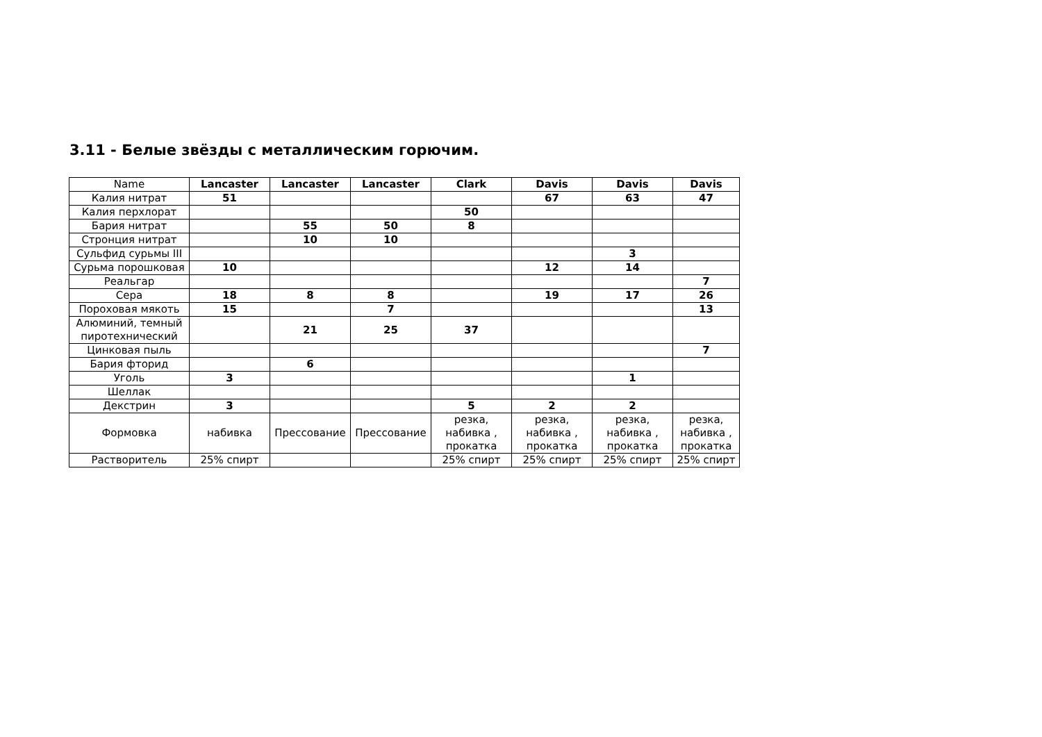3.11 - Белые звёзды с металлическим горючим.
| Name | Lancaster | Lancaster | Lancaster | Clark | Davis | Davis | Davis |
| Калия нитрат | 51 | | | | 67 | 63 | 47 |
| Калия перхлорат | | | | 50 | | | |
| Бария нитрат | | 55 | 50 | 8 | | | |
| Стронция нитрат | | 10 | 10 | | | | |
| Сульфид сурьмы III | | | | | | 3 | |
| Сурьма порошковая | 10 | | | | 12 | 14 | |
| Реальгар | | | | | | | 7 |
| Сера | 18 | 8 | 8 | | 19 | 17 | 26 |
| Пороховая мякоть | 15 | | 7 | | | | 13 |
| Алюминий, темный пиротехнический | | 21 | 25 | 37 | | | |
| Цинковая пыль | | | | | | | 7 |
| Бария фторид | | 6 | | | | | |
| Уголь | 3 | | | | | 1 | |
| Шеллак | | | | | | | |
| Декстрин | 3 | | | 5 | 2 | 2 | |
| Формовка | набивка | Прессование | Прессование | резка, набивка , прокатка | резка, набивка , прокатка | резка, набивка , прокатка | резка, набивка , прокатка |
| Растворитель | 25% спирт | | | 25% спирт | 25% спирт | 25% спирт | 25% спирт |